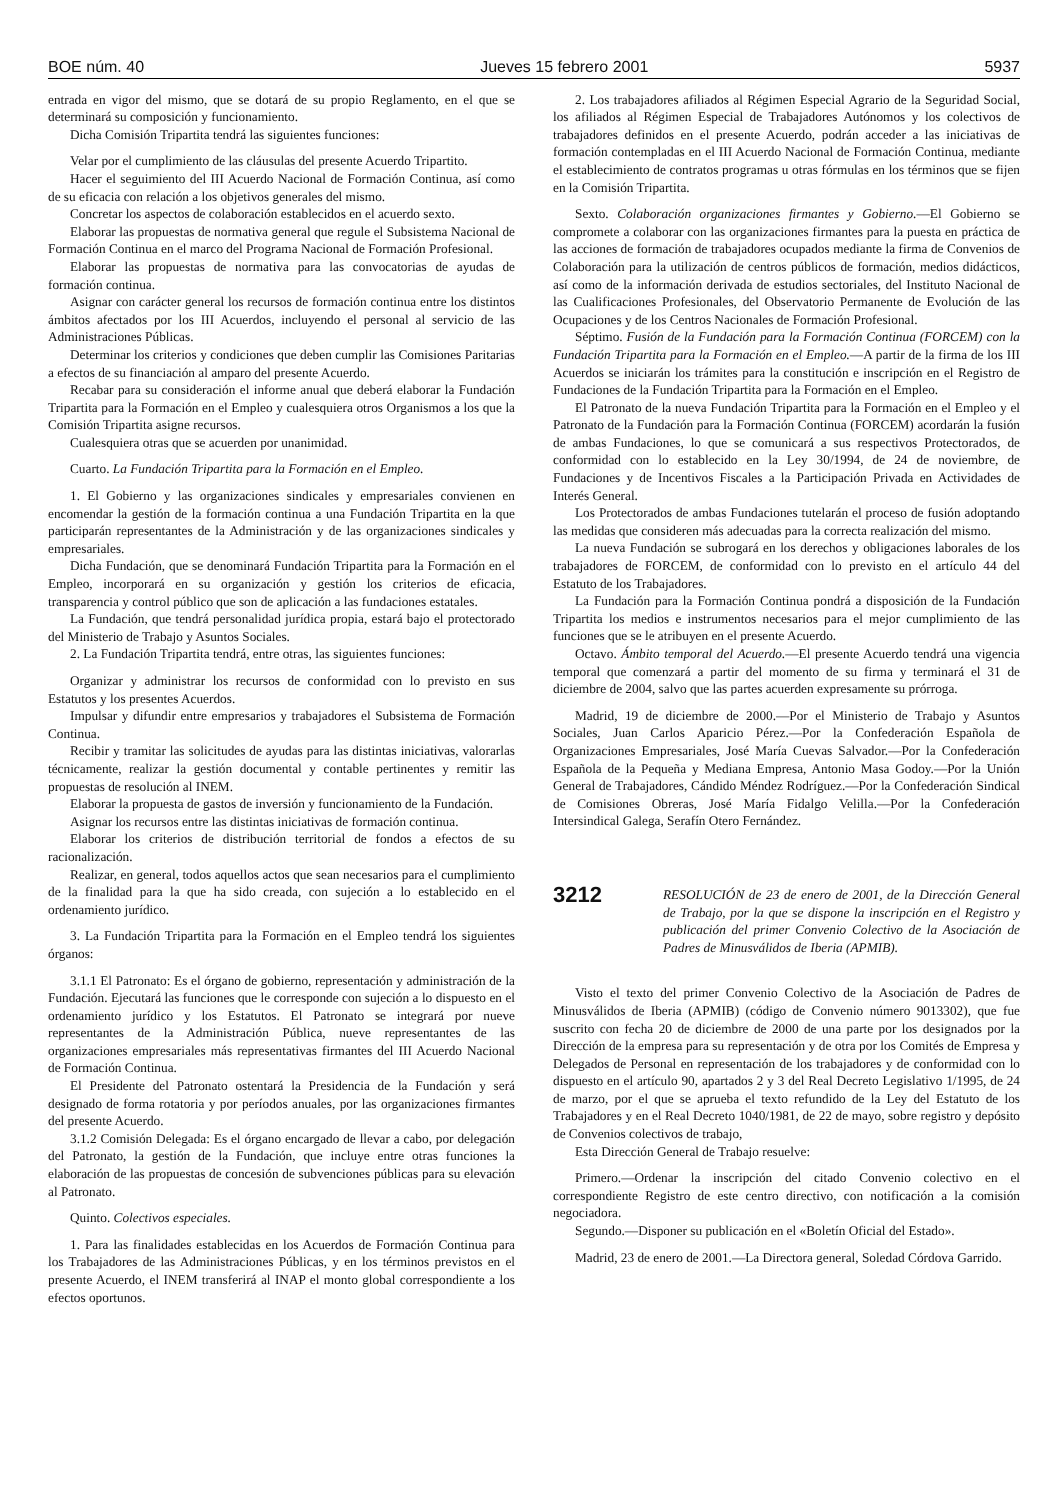BOE núm. 40 Jueves 15 febrero 2001 5937
entrada en vigor del mismo, que se dotará de su propio Reglamento, en el que se determinará su composición y funcionamiento.
Dicha Comisión Tripartita tendrá las siguientes funciones:
Velar por el cumplimiento de las cláusulas del presente Acuerdo Tripartito.
Hacer el seguimiento del III Acuerdo Nacional de Formación Continua, así como de su eficacia con relación a los objetivos generales del mismo.
Concretar los aspectos de colaboración establecidos en el acuerdo sexto.
Elaborar las propuestas de normativa general que regule el Subsistema Nacional de Formación Continua en el marco del Programa Nacional de Formación Profesional.
Elaborar las propuestas de normativa para las convocatorias de ayudas de formación continua.
Asignar con carácter general los recursos de formación continua entre los distintos ámbitos afectados por los III Acuerdos, incluyendo el personal al servicio de las Administraciones Públicas.
Determinar los criterios y condiciones que deben cumplir las Comisiones Paritarias a efectos de su financiación al amparo del presente Acuerdo.
Recabar para su consideración el informe anual que deberá elaborar la Fundación Tripartita para la Formación en el Empleo y cualesquiera otros Organismos a los que la Comisión Tripartita asigne recursos.
Cualesquiera otras que se acuerden por unanimidad.
Cuarto. La Fundación Tripartita para la Formación en el Empleo.
1. El Gobierno y las organizaciones sindicales y empresariales convienen en encomendar la gestión de la formación continua a una Fundación Tripartita en la que participarán representantes de la Administración y de las organizaciones sindicales y empresariales.
Dicha Fundación, que se denominará Fundación Tripartita para la Formación en el Empleo, incorporará en su organización y gestión los criterios de eficacia, transparencia y control público que son de aplicación a las fundaciones estatales.
La Fundación, que tendrá personalidad jurídica propia, estará bajo el protectorado del Ministerio de Trabajo y Asuntos Sociales.
2. La Fundación Tripartita tendrá, entre otras, las siguientes funciones:
Organizar y administrar los recursos de conformidad con lo previsto en sus Estatutos y los presentes Acuerdos.
Impulsar y difundir entre empresarios y trabajadores el Subsistema de Formación Continua.
Recibir y tramitar las solicitudes de ayudas para las distintas iniciativas, valorarlas técnicamente, realizar la gestión documental y contable pertinentes y remitir las propuestas de resolución al INEM.
Elaborar la propuesta de gastos de inversión y funcionamiento de la Fundación.
Asignar los recursos entre las distintas iniciativas de formación continua.
Elaborar los criterios de distribución territorial de fondos a efectos de su racionalización.
Realizar, en general, todos aquellos actos que sean necesarios para el cumplimiento de la finalidad para la que ha sido creada, con sujeción a lo establecido en el ordenamiento jurídico.
3. La Fundación Tripartita para la Formación en el Empleo tendrá los siguientes órganos:
3.1.1 El Patronato: Es el órgano de gobierno, representación y administración de la Fundación. Ejecutará las funciones que le corresponde con sujeción a lo dispuesto en el ordenamiento jurídico y los Estatutos. El Patronato se integrará por nueve representantes de la Administración Pública, nueve representantes de las organizaciones empresariales más representativas firmantes del III Acuerdo Nacional de Formación Continua.
El Presidente del Patronato ostentará la Presidencia de la Fundación y será designado de forma rotatoria y por períodos anuales, por las organizaciones firmantes del presente Acuerdo.
3.1.2 Comisión Delegada: Es el órgano encargado de llevar a cabo, por delegación del Patronato, la gestión de la Fundación, que incluye entre otras funciones la elaboración de las propuestas de concesión de subvenciones públicas para su elevación al Patronato.
Quinto. Colectivos especiales.
1. Para las finalidades establecidas en los Acuerdos de Formación Continua para los Trabajadores de las Administraciones Públicas, y en los términos previstos en el presente Acuerdo, el INEM transferirá al INAP el monto global correspondiente a los efectos oportunos.
2. Los trabajadores afiliados al Régimen Especial Agrario de la Seguridad Social, los afiliados al Régimen Especial de Trabajadores Autónomos y los colectivos de trabajadores definidos en el presente Acuerdo, podrán acceder a las iniciativas de formación contempladas en el III Acuerdo Nacional de Formación Continua, mediante el establecimiento de contratos programas u otras fórmulas en los términos que se fijen en la Comisión Tripartita.
Sexto. Colaboración organizaciones firmantes y Gobierno.—El Gobierno se compromete a colaborar con las organizaciones firmantes para la puesta en práctica de las acciones de formación de trabajadores ocupados mediante la firma de Convenios de Colaboración para la utilización de centros públicos de formación, medios didácticos, así como de la información derivada de estudios sectoriales, del Instituto Nacional de las Cualificaciones Profesionales, del Observatorio Permanente de Evolución de las Ocupaciones y de los Centros Nacionales de Formación Profesional.
Séptimo. Fusión de la Fundación para la Formación Continua (FORCEM) con la Fundación Tripartita para la Formación en el Empleo.—A partir de la firma de los III Acuerdos se iniciarán los trámites para la constitución e inscripción en el Registro de Fundaciones de la Fundación Tripartita para la Formación en el Empleo.
El Patronato de la nueva Fundación Tripartita para la Formación en el Empleo y el Patronato de la Fundación para la Formación Continua (FORCEM) acordarán la fusión de ambas Fundaciones, lo que se comunicará a sus respectivos Protectorados, de conformidad con lo establecido en la Ley 30/1994, de 24 de noviembre, de Fundaciones y de Incentivos Fiscales a la Participación Privada en Actividades de Interés General.
Los Protectorados de ambas Fundaciones tutelarán el proceso de fusión adoptando las medidas que consideren más adecuadas para la correcta realización del mismo.
La nueva Fundación se subrogará en los derechos y obligaciones laborales de los trabajadores de FORCEM, de conformidad con lo previsto en el artículo 44 del Estatuto de los Trabajadores.
La Fundación para la Formación Continua pondrá a disposición de la Fundación Tripartita los medios e instrumentos necesarios para el mejor cumplimiento de las funciones que se le atribuyen en el presente Acuerdo.
Octavo. Ámbito temporal del Acuerdo.—El presente Acuerdo tendrá una vigencia temporal que comenzará a partir del momento de su firma y terminará el 31 de diciembre de 2004, salvo que las partes acuerden expresamente su prórroga.
Madrid, 19 de diciembre de 2000.—Por el Ministerio de Trabajo y Asuntos Sociales, Juan Carlos Aparicio Pérez.—Por la Confederación Española de Organizaciones Empresariales, José María Cuevas Salvador.—Por la Confederación Española de la Pequeña y Mediana Empresa, Antonio Masa Godoy.—Por la Unión General de Trabajadores, Cándido Méndez Rodríguez.—Por la Confederación Sindical de Comisiones Obreras, José María Fidalgo Velilla.—Por la Confederación Intersindical Galega, Serafín Otero Fernández.
3212
RESOLUCIÓN de 23 de enero de 2001, de la Dirección General de Trabajo, por la que se dispone la inscripción en el Registro y publicación del primer Convenio Colectivo de la Asociación de Padres de Minusválidos de Iberia (APMIB).
Visto el texto del primer Convenio Colectivo de la Asociación de Padres de Minusválidos de Iberia (APMIB) (código de Convenio número 9013302), que fue suscrito con fecha 20 de diciembre de 2000 de una parte por los designados por la Dirección de la empresa para su representación y de otra por los Comités de Empresa y Delegados de Personal en representación de los trabajadores y de conformidad con lo dispuesto en el artículo 90, apartados 2 y 3 del Real Decreto Legislativo 1/1995, de 24 de marzo, por el que se aprueba el texto refundido de la Ley del Estatuto de los Trabajadores y en el Real Decreto 1040/1981, de 22 de mayo, sobre registro y depósito de Convenios colectivos de trabajo,
Esta Dirección General de Trabajo resuelve:
Primero.—Ordenar la inscripción del citado Convenio colectivo en el correspondiente Registro de este centro directivo, con notificación a la comisión negociadora.
Segundo.—Disponer su publicación en el «Boletín Oficial del Estado».
Madrid, 23 de enero de 2001.—La Directora general, Soledad Córdova Garrido.